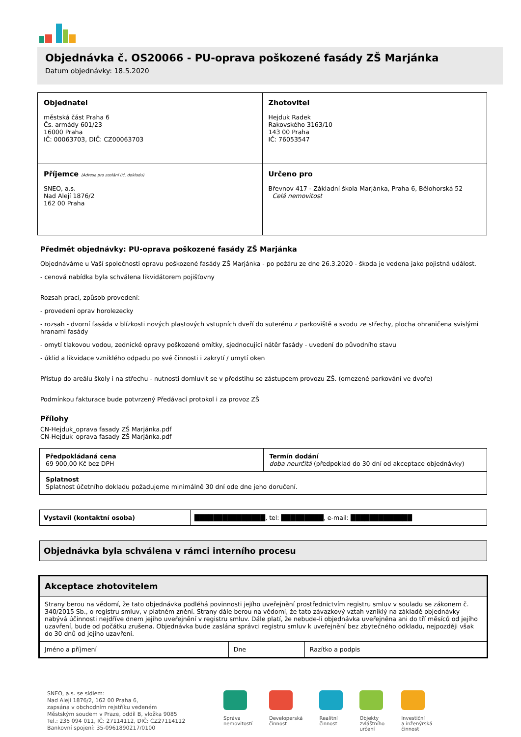Objednávka č. OS20066 - PU-oprava poškozené fasády ZŠ Marjánka
Datum objednávky: 18.5.2020
| Objednatel městská část Praha 6 Čs. armády 601/23 16000 Praha IČ: 00063703, DIČ: CZ00063703 | Zhotovitel Hejduk Radek Rakovského 3163/10 143 00 Praha IČ: 76053547 |
| Příjemce (Adresa pro zaslání úč. dokladu) SNEO, a.s. Nad Alejí 1876/2 162 00 Praha | Určeno pro Břevnov 417 - Základní škola Marjánka, Praha 6, Bělohorská 52 Celá nemovitost |
Předmět objednávky: PU-oprava poškozené fasády ZŠ Marjánka
Objednáváme u Vaší společnosti opravu poškozené fasády ZŠ Marjánka - po požáru ze dne 26.3.2020 - škoda je vedena jako pojistná událost.
- cenová nabídka byla schválena likvidátorem pojišťovny
Rozsah prací, způsob provedení:
- provedení oprav horolezecky
- rozsah - dvorní fasáda v blízkosti nových plastových vstupních dveří do suterénu z parkoviště a svodu ze střechy, plocha ohraničena svislými hranami fasády
- omytí tlakovou vodou, zednické opravy poškozené omítky, sjednocující nátěr fasády - uvedení do původního stavu
- úklid a likvidace vzniklého odpadu po své činnosti i zakrytí / umytí oken
Přístup do areálu školy i na střechu - nutnosti domluvit se v předstihu se zástupcem provozu ZŠ. (omezené parkování ve dvoře)
Podmínkou fakturace bude potvrzený Předávací protokol i za provoz ZŠ
Přílohy
CN-Hejduk_oprava fasady ZŠ Marjánka.pdf
CN-Hejduk_oprava fasady ZŠ Marjánka.pdf
| Předpokládaná cena 69 900,00 Kč bez DPH | Termín dodání doba neurčitá (předpoklad do 30 dní od akceptace objednávky) |
| Splatnost Splatnost účetního dokladu požadujeme minimálně 30 dní ode dne jeho doručení. | |
| Vystavil (kontaktní osoba) | ███████████████, tel: █████████, e-mail: █████████████ |
Objednávka byla schválena v rámci interního procesu
| Akceptace zhotovitelem | | |
| Strany berou na vědomí, že tato objednávka podléhá povinnosti jejího uveřejnění prostřednictvím registru smluv v souladu se zákonem č. 340/2015 Sb., o registru smluv, v platném znění. Strany dále berou na vědomí, že tato závazkový vztah vzniklý na základě objednávky nabývá účinnosti nejdříve dnem jejího uveřejnění v registru smluv. Dále platí, že nebude-li objednávka uveřejněna ani do tří měsíců od jejího uzavření, bude od počátku zrušena. Objednávka bude zaslána správci registru smluv k uveřejnění bez zbytečného odkladu, nejpozději však do 30 dnů od jejího uzavření. | | |
| Jméno a příjmení | Dne | Razítko a podpis |
SNEO, a.s. se sídlem:
Nad Alejí 1876/2, 162 00 Praha 6,
zapsána v obchodním rejstříku vedeném
Městským soudem v Praze, oddíl B, vložka 9085
Tel.: 235 094 011, IČ: 27114112, DIČ: CZ27114112
Bankovní spojení: 35-0961890217/0100
Správa
nemovitostí
Developerská
činnost
Realitní
činnost
Objekty
zvláštního
určení
Investiční
a inženýrská
činnost